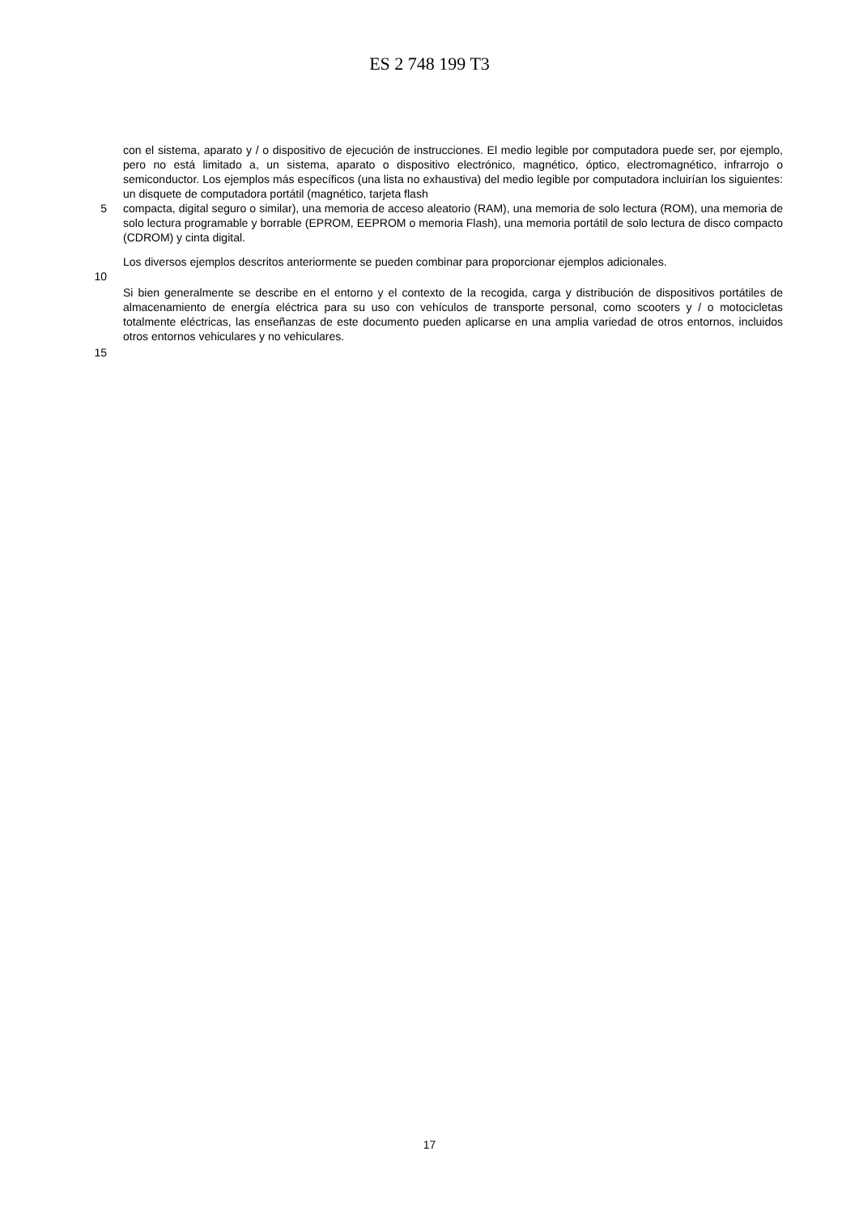ES 2 748 199 T3
con el sistema, aparato y / o dispositivo de ejecución de instrucciones. El medio legible por computadora puede ser, por ejemplo, pero no está limitado a, un sistema, aparato o dispositivo electrónico, magnético, óptico, electromagnético, infrarrojo o semiconductor. Los ejemplos más específicos (una lista no exhaustiva) del medio legible por computadora incluirían los siguientes: un disquete de computadora portátil (magnético, tarjeta flash
5 compacta, digital seguro o similar), una memoria de acceso aleatorio (RAM), una memoria de solo lectura (ROM), una memoria de solo lectura programable y borrable (EPROM, EEPROM o memoria Flash), una memoria portátil de solo lectura de disco compacto (CDROM) y cinta digital.
Los diversos ejemplos descritos anteriormente se pueden combinar para proporcionar ejemplos adicionales.
10
Si bien generalmente se describe en el entorno y el contexto de la recogida, carga y distribución de dispositivos portátiles de almacenamiento de energía eléctrica para su uso con vehículos de transporte personal, como scooters y / o motocicletas totalmente eléctricas, las enseñanzas de este documento pueden aplicarse en una amplia variedad de otros entornos, incluidos otros entornos vehiculares y no vehiculares.
15
17